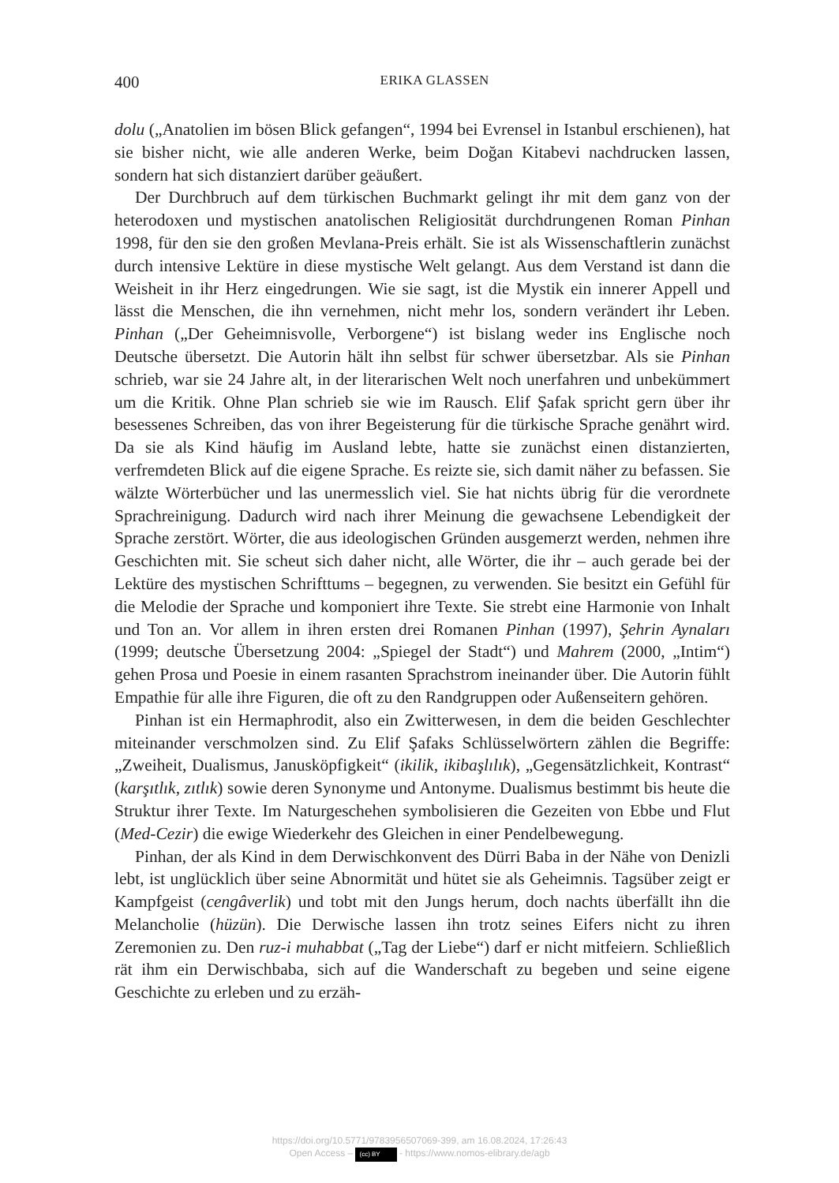400
ERIKA GLASSEN
dolu („Anatolien im bösen Blick gefangen“, 1994 bei Evrensel in Istanbul erschienen), hat sie bisher nicht, wie alle anderen Werke, beim Doğan Kitabevi nachdrucken lassen, sondern hat sich distanziert darüber geäußert.
Der Durchbruch auf dem türkischen Buchmarkt gelingt ihr mit dem ganz von der heterodoxen und mystischen anatolischen Religiosität durchdrungenen Roman Pinhan 1998, für den sie den großen Mevlana-Preis erhält. Sie ist als Wissenschaftlerin zunächst durch intensive Lektüre in diese mystische Welt gelangt. Aus dem Verstand ist dann die Weisheit in ihr Herz eingedrungen. Wie sie sagt, ist die Mystik ein innerer Appell und lässt die Menschen, die ihn vernehmen, nicht mehr los, sondern verändert ihr Leben. Pinhan („Der Geheimnisvolle, Verborgene“) ist bislang weder ins Englische noch Deutsche übersetzt. Die Autorin hält ihn selbst für schwer übersetzbar. Als sie Pinhan schrieb, war sie 24 Jahre alt, in der literarischen Welt noch unerfahren und unbekümmert um die Kritik. Ohne Plan schrieb sie wie im Rausch. Elif Şafak spricht gern über ihr besessenes Schreiben, das von ihrer Begeisterung für die türkische Sprache genährt wird. Da sie als Kind häufig im Ausland lebte, hatte sie zunächst einen distanzierten, verfremdeten Blick auf die eigene Sprache. Es reizte sie, sich damit näher zu befassen. Sie wälzte Wörterbücher und las unermesslich viel. Sie hat nichts übrig für die verordnete Sprachreinigung. Dadurch wird nach ihrer Meinung die gewachsene Lebendigkeit der Sprache zerstört. Wörter, die aus ideologischen Gründen ausgemerzt werden, nehmen ihre Geschichten mit. Sie scheut sich daher nicht, alle Wörter, die ihr – auch gerade bei der Lektüre des mystischen Schrifttums – begegnen, zu verwenden. Sie besitzt ein Gefühl für die Melodie der Sprache und komponiert ihre Texte. Sie strebt eine Harmonie von Inhalt und Ton an. Vor allem in ihren ersten drei Romanen Pinhan (1997), Şehrin Aynaları (1999; deutsche Übersetzung 2004: „Spiegel der Stadt“) und Mahrem (2000, „Intim“) gehen Prosa und Poesie in einem rasanten Sprachstrom ineinander über. Die Autorin fühlt Empathie für alle ihre Figuren, die oft zu den Randgruppen oder Außenseitern gehören.
Pinhan ist ein Hermaphrodit, also ein Zwitterwesen, in dem die beiden Geschlechter miteinander verschmolzen sind. Zu Elif Şafaks Schlüsselwörtern zählen die Begriffe: „Zweiheit, Dualismus, Janusköpfigkeit“ (ikilik, ikibaşlılık), „Gegensätzlichkeit, Kontrast“ (karşıtlık, zıtlık) sowie deren Synonyme und Antonyme. Dualismus bestimmt bis heute die Struktur ihrer Texte. Im Naturgeschehen symbolisieren die Gezeiten von Ebbe und Flut (Med-Cezir) die ewige Wiederkehr des Gleichen in einer Pendelbewegung.
Pinhan, der als Kind in dem Derwischkonvent des Dürri Baba in der Nähe von Denizli lebt, ist unglücklich über seine Abnormität und hütet sie als Geheimnis. Tagsüber zeigt er Kampfgeist (cengâverlik) und tobt mit den Jungs herum, doch nachts überfällt ihn die Melancholie (hüzün). Die Derwische lassen ihn trotz seines Eifers nicht zu ihren Zeremonien zu. Den ruz-i muhabbat („Tag der Liebe“) darf er nicht mitfeiern. Schließlich rät ihm ein Derwischbaba, sich auf die Wanderschaft zu begeben und seine eigene Geschichte zu erleben und zu erzäh-
https://doi.org/10.5771/9783956507069-399, am 16.08.2024, 17:26:43
Open Access – (cc) BY - https://www.nomos-elibrary.de/agb